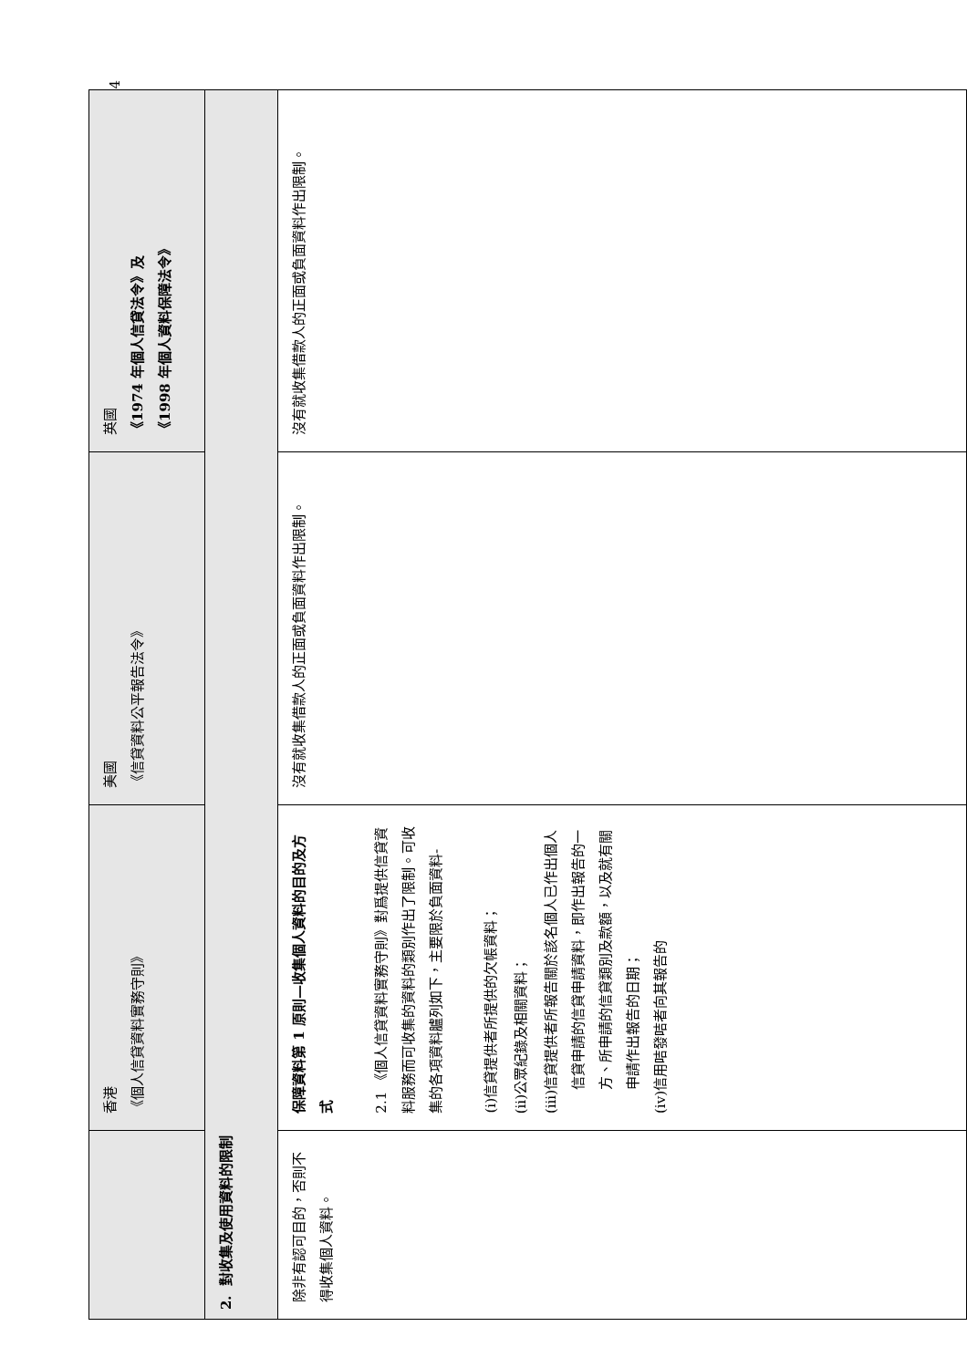| | 香港 《個人信貸資料實務守則》 | 美國 《信貸資料公平報告法令》 | 英國 《1974 年個人信貸法令》及 《1998 年個人資料保障法令》 |
| --- | --- | --- | --- |
| 2. 對收集及使用資料的限制 | | | |
| 除非有認可目的，否則不得收集個人資料。 | 保障資料第 1 原則—收集個人資料的目的及方式 2.1 《個人信貸資料實務守則》對爲提供信貸資料服務而可收集的資料的類別作出了限制。可收集的各項資料臚列如下，主要限於負面資料- (i) 信貸提供者所提供的欠帳資料； (ii) 公眾紀錄及相關資料； (iii) 信貸提供者所報告關於該名個人已作出個人信貸申請的信貸申請資料，即作出報告的一方、所申請的信貸類別及款額，以及就有關申請作出報告的日期； (iv) 信用咭發咭者向其報告的 | 沒有就收集借款人的正面或負面資料作出限制。 | 沒有就收集借款人的正面或負面資料作出限制。 |
4